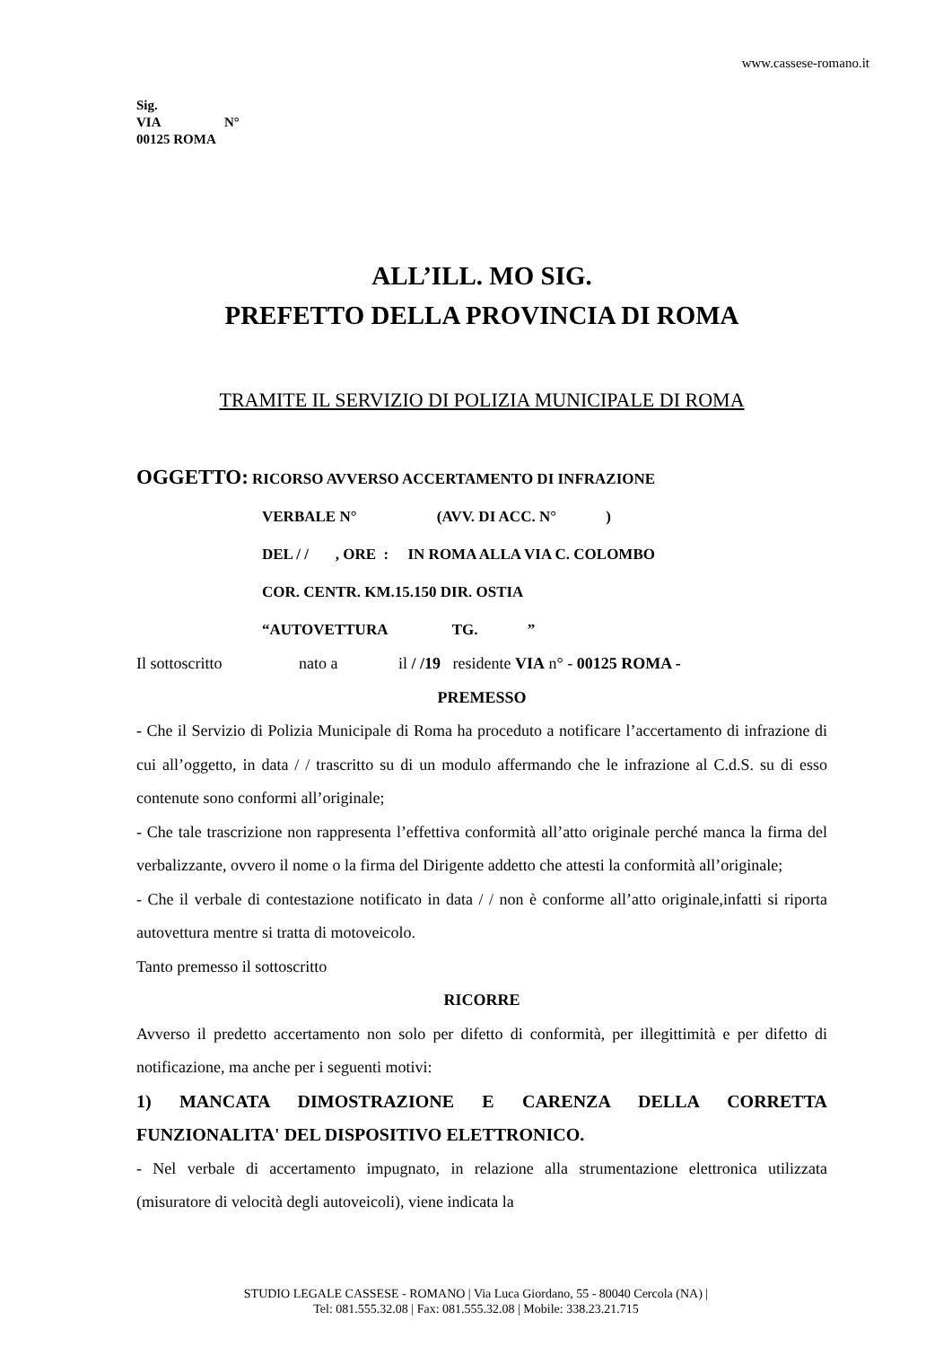www.cassese-romano.it
Sig.
VIA N°
00125 ROMA
ALL’ILL. MO SIG.
PREFETTO DELLA PROVINCIA DI ROMA
TRAMITE IL SERVIZIO DI POLIZIA MUNICIPALE DI ROMA
OGGETTO: RICORSO AVVERSO ACCERTAMENTO DI INFRAZIONE
VERBALE N° (AVV. DI ACC. N° )
DEL / / , ORE : IN ROMA ALLA VIA C. COLOMBO
COR. CENTR. KM.15.150 DIR. OSTIA
“AUTOVETTURA TG. ”
Il sottoscritto nato a il / /19 residente VIA n° - 00125 ROMA -
PREMESSO
- Che il Servizio di Polizia Municipale di Roma ha proceduto a notificare l’accertamento di infrazione di cui all’oggetto, in data / / trascritto su di un modulo affermando che le infrazione al C.d.S. su di esso contenute sono conformi all’originale;
- Che tale trascrizione non rappresenta l’effettiva conformità all’atto originale perché manca la firma del verbalizzante, ovvero il nome o la firma del Dirigente addetto che attesti la conformità all’originale;
- Che il verbale di contestazione notificato in data / / non è conforme all’atto originale,infatti si riporta autovettura mentre si tratta di motoveicolo.
Tanto premesso il sottoscritto
RICORRE
Avverso il predetto accertamento non solo per difetto di conformità, per illegittimità e per difetto di notificazione, ma anche per i seguenti motivi:
1) MANCATA DIMOSTRAZIONE E CARENZA DELLA CORRETTA FUNZIONALITA' DEL DISPOSITIVO ELETTRONICO.
- Nel verbale di accertamento impugnato, in relazione alla strumentazione elettronica utilizzata (misuratore di velocità degli autoveicoli), viene indicata la
STUDIO LEGALE CASSESE - ROMANO | Via Luca Giordano, 55 - 80040 Cercola (NA) |
Tel: 081.555.32.08 | Fax: 081.555.32.08 | Mobile: 338.23.21.715